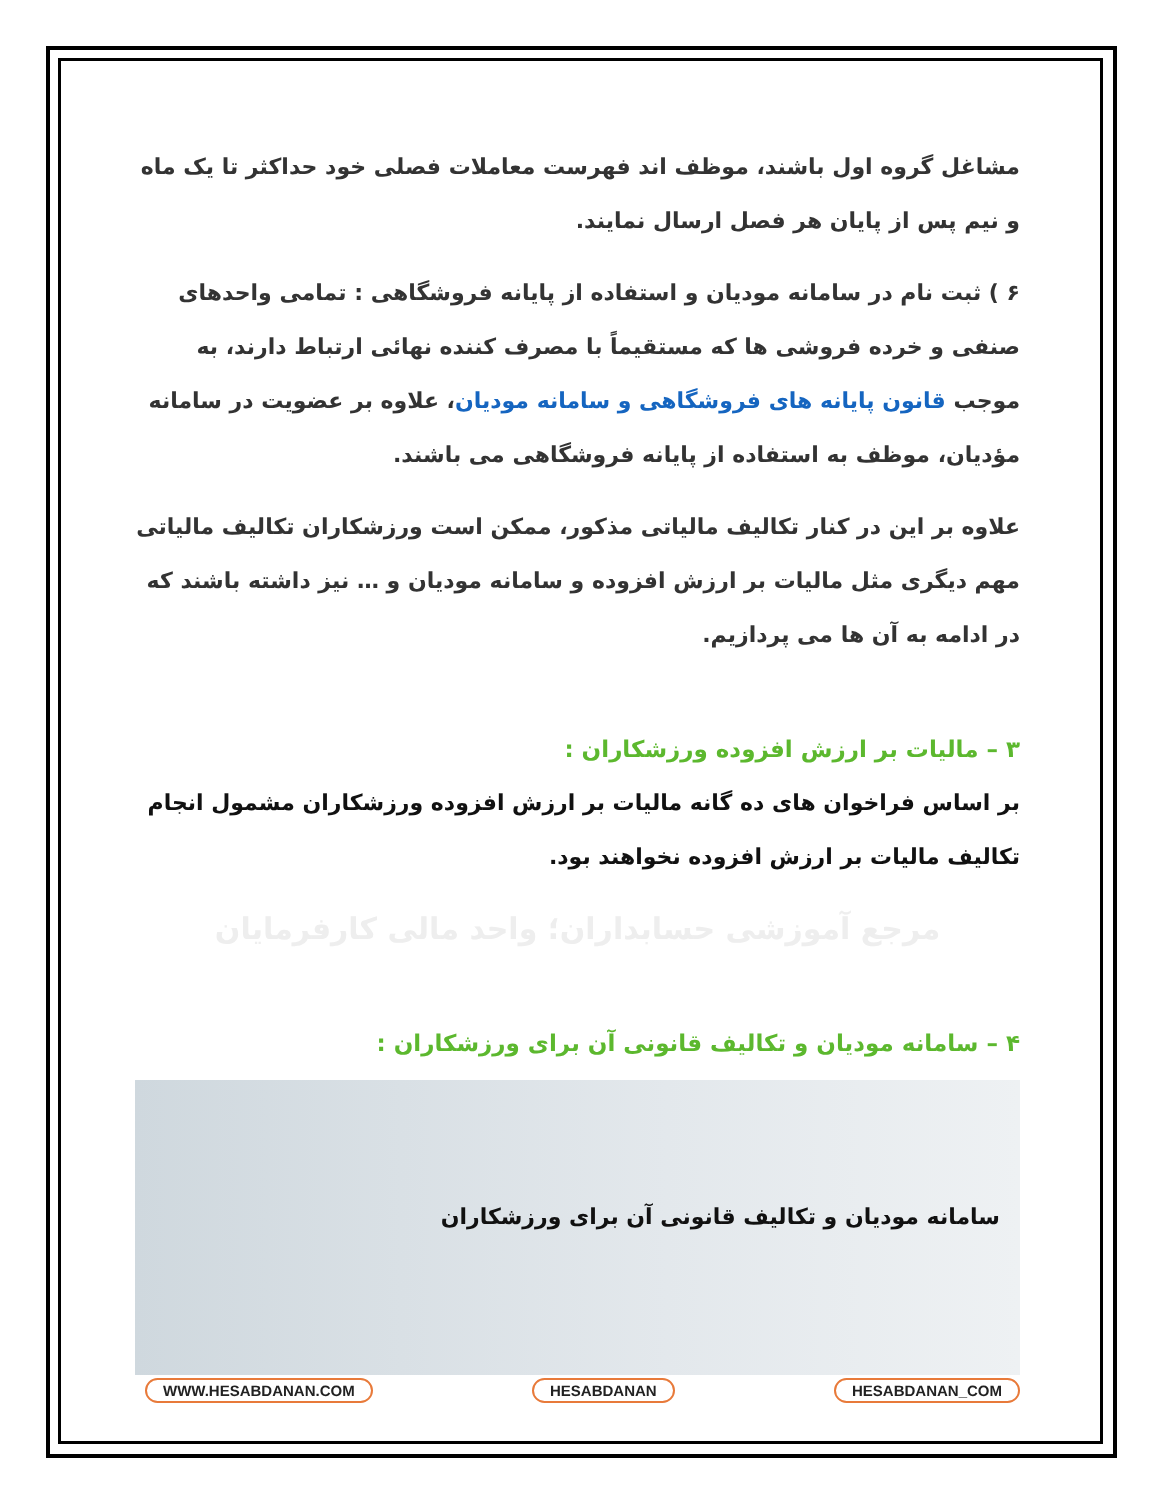مشاغل گروه اول باشند، موظف اند فهرست معاملات فصلی خود حداکثر تا یک ماه و نیم پس از پایان هر فصل ارسال نمایند.
۶ ) ثبت نام در سامانه مودیان و استفاده از پایانه فروشگاهی : تمامی واحدهای صنفی و خرده فروشی ها که مستقیماً با مصرف کننده نهائی ارتباط دارند، به موجب قانون پایانه های فروشگاهی و سامانه مودیان، علاوه بر عضویت در سامانه مؤدیان، موظف به استفاده از پایانه فروشگاهی می باشند.
علاوه بر این در کنار تکالیف مالیاتی مذکور، ممکن است ورزشکاران تکالیف مالیاتی مهم دیگری مثل مالیات بر ارزش افزوده و سامانه مودیان و … نیز داشته باشند که در ادامه به آن ها می پردازیم.
۳ – مالیات بر ارزش افزوده ورزشکاران :
بر اساس فراخوان های ده گانه مالیات بر ارزش افزوده ورزشکاران مشمول انجام تکالیف مالیات بر ارزش افزوده نخواهند بود.
مرجع آموزشی حسابداران؛ واحد مالی کارفرمایان
۴ – سامانه مودیان و تکالیف قانونی آن برای ورزشکاران :
سامانه مودیان و تکالیف قانونی آن برای ورزشکاران
WWW.HESABDANAN.COM HESABDANAN HESABDANAN_COM